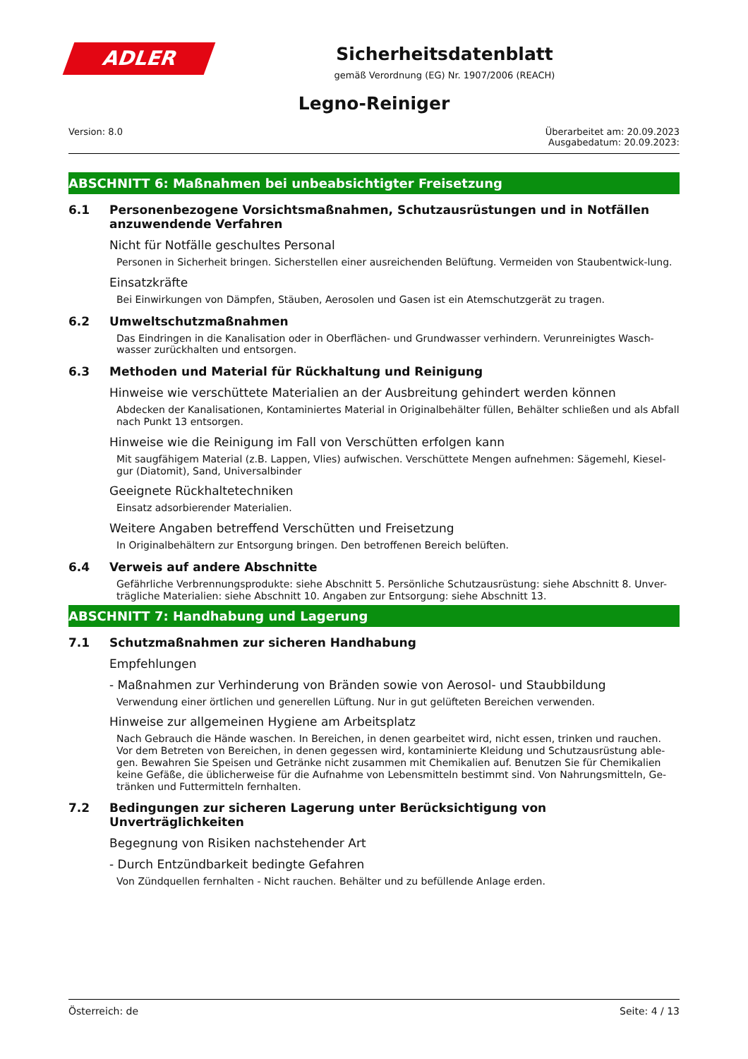ADLER
Sicherheitsdatenblatt
gemäß Verordnung (EG) Nr. 1907/2006 (REACH)
Legno-Reiniger
Version: 8.0 Überarbeitet am: 20.09.2023
Ausgabedatum: 20.09.2023:
ABSCHNITT 6: Maßnahmen bei unbeabsichtigter Freisetzung
6.1 Personenbezogene Vorsichtsmaßnahmen, Schutzausrüstungen und in Notfällen anzuwendende Verfahren
Nicht für Notfälle geschultes Personal
Personen in Sicherheit bringen. Sicherstellen einer ausreichenden Belüftung. Vermeiden von Staubentwick-lung.
Einsatzkräfte
Bei Einwirkungen von Dämpfen, Stäuben, Aerosolen und Gasen ist ein Atemschutzgerät zu tragen.
6.2 Umweltschutzmaßnahmen
Das Eindringen in die Kanalisation oder in Oberflächen- und Grundwasser verhindern. Verunreinigtes Wasch-wasser zurückhalten und entsorgen.
6.3 Methoden und Material für Rückhaltung und Reinigung
Hinweise wie verschüttete Materialien an der Ausbreitung gehindert werden können
Abdecken der Kanalisationen, Kontaminiertes Material in Originalbehälter füllen, Behälter schließen und als Abfall nach Punkt 13 entsorgen.
Hinweise wie die Reinigung im Fall von Verschütten erfolgen kann
Mit saugfähigem Material (z.B. Lappen, Vlies) aufwischen. Verschüttete Mengen aufnehmen: Sägemehl, Kiesel-gur (Diatomit), Sand, Universalbinder
Geeignete Rückhaltetechniken
Einsatz adsorbierender Materialien.
Weitere Angaben betreffend Verschütten und Freisetzung
In Originalbehältern zur Entsorgung bringen. Den betroffenen Bereich belüften.
6.4 Verweis auf andere Abschnitte
Gefährliche Verbrennungsprodukte: siehe Abschnitt 5. Persönliche Schutzausrüstung: siehe Abschnitt 8. Unver-trägliche Materialien: siehe Abschnitt 10. Angaben zur Entsorgung: siehe Abschnitt 13.
ABSCHNITT 7: Handhabung und Lagerung
7.1 Schutzmaßnahmen zur sicheren Handhabung
Empfehlungen
- Maßnahmen zur Verhinderung von Bränden sowie von Aerosol- und Staubbildung
Verwendung einer örtlichen und generellen Lüftung. Nur in gut gelüfteten Bereichen verwenden.
Hinweise zur allgemeinen Hygiene am Arbeitsplatz
Nach Gebrauch die Hände waschen. In Bereichen, in denen gearbeitet wird, nicht essen, trinken und rauchen. Vor dem Betreten von Bereichen, in denen gegessen wird, kontaminierte Kleidung und Schutzausrüstung able-gen. Bewahren Sie Speisen und Getränke nicht zusammen mit Chemikalien auf. Benutzen Sie für Chemikalien keine Gefäße, die üblicherweise für die Aufnahme von Lebensmitteln bestimmt sind. Von Nahrungsmitteln, Ge-tränken und Futtermitteln fernhalten.
7.2 Bedingungen zur sicheren Lagerung unter Berücksichtigung von Unverträglichkeiten
Begegnung von Risiken nachstehender Art
- Durch Entzündbarkeit bedingte Gefahren
Von Zündquellen fernhalten - Nicht rauchen. Behälter und zu befüllende Anlage erden.
Österreich: de Seite: 4 / 13